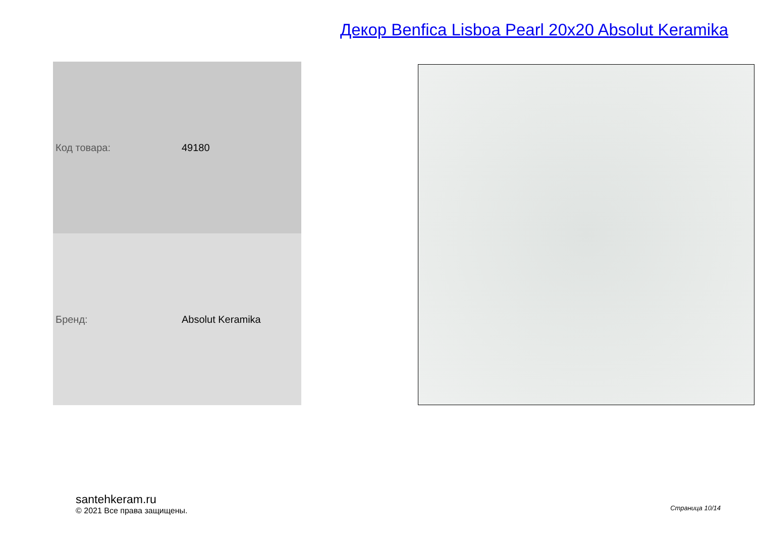Декор Benfica Lisboa Pearl 20x20 Absolut Keramika
| Код товара: | 49180 |
| Бренд: | Absolut Keramika |
santehkeram.ru
© 2021 Все права защищены.
Страница 10/14